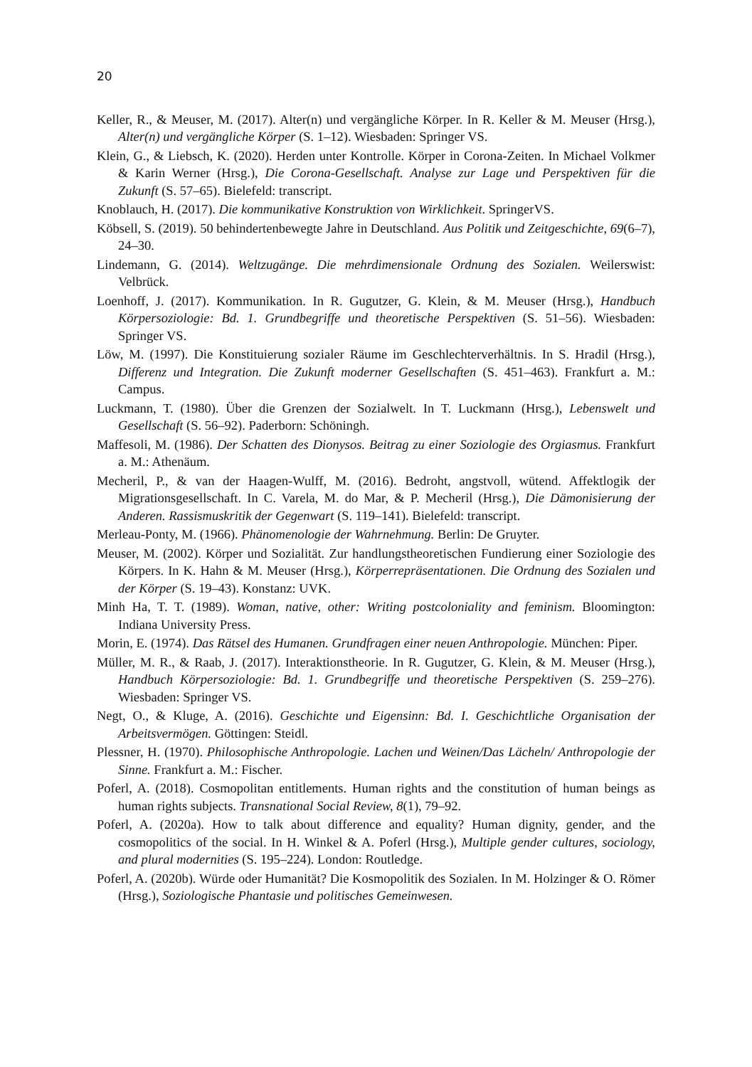20
Keller, R., & Meuser, M. (2017). Alter(n) und vergängliche Körper. In R. Keller & M. Meuser (Hrsg.), Alter(n) und vergängliche Körper (S. 1–12). Wiesbaden: Springer VS.
Klein, G., & Liebsch, K. (2020). Herden unter Kontrolle. Körper in Corona-Zeiten. In Michael Volkmer & Karin Werner (Hrsg.), Die Corona-Gesellschaft. Analyse zur Lage und Perspektiven für die Zukunft (S. 57–65). Bielefeld: transcript.
Knoblauch, H. (2017). Die kommunikative Konstruktion von Wirklichkeit. SpringerVS.
Köbsell, S. (2019). 50 behindertenbewegte Jahre in Deutschland. Aus Politik und Zeitgeschichte, 69(6–7), 24–30.
Lindemann, G. (2014). Weltzugänge. Die mehrdimensionale Ordnung des Sozialen. Weilerswist: Velbrück.
Loenhoff, J. (2017). Kommunikation. In R. Gugutzer, G. Klein, & M. Meuser (Hrsg.), Handbuch Körpersoziologie: Bd. 1. Grundbegriffe und theoretische Perspektiven (S. 51–56). Wiesbaden: Springer VS.
Löw, M. (1997). Die Konstituierung sozialer Räume im Geschlechterverhältnis. In S. Hradil (Hrsg.), Differenz und Integration. Die Zukunft moderner Gesellschaften (S. 451–463). Frankfurt a. M.: Campus.
Luckmann, T. (1980). Über die Grenzen der Sozialwelt. In T. Luckmann (Hrsg.), Lebenswelt und Gesellschaft (S. 56–92). Paderborn: Schöningh.
Maffesoli, M. (1986). Der Schatten des Dionysos. Beitrag zu einer Soziologie des Orgiasmus. Frankfurt a. M.: Athenäum.
Mecheril, P., & van der Haagen-Wulff, M. (2016). Bedroht, angstvoll, wütend. Affektlogik der Migrationsgesellschaft. In C. Varela, M. do Mar, & P. Mecheril (Hrsg.), Die Dämonisierung der Anderen. Rassismuskritik der Gegenwart (S. 119–141). Bielefeld: transcript.
Merleau-Ponty, M. (1966). Phänomenologie der Wahrnehmung. Berlin: De Gruyter.
Meuser, M. (2002). Körper und Sozialität. Zur handlungstheoretischen Fundierung einer Soziologie des Körpers. In K. Hahn & M. Meuser (Hrsg.), Körperrepräsentationen. Die Ordnung des Sozialen und der Körper (S. 19–43). Konstanz: UVK.
Minh Ha, T. T. (1989). Woman, native, other: Writing postcoloniality and feminism. Bloomington: Indiana University Press.
Morin, E. (1974). Das Rätsel des Humanen. Grundfragen einer neuen Anthropologie. München: Piper.
Müller, M. R., & Raab, J. (2017). Interaktionstheorie. In R. Gugutzer, G. Klein, & M. Meuser (Hrsg.), Handbuch Körpersoziologie: Bd. 1. Grundbegriffe und theoretische Perspektiven (S. 259–276). Wiesbaden: Springer VS.
Negt, O., & Kluge, A. (2016). Geschichte und Eigensinn: Bd. I. Geschichtliche Organisation der Arbeitsvermögen. Göttingen: Steidl.
Plessner, H. (1970). Philosophische Anthropologie. Lachen und Weinen/Das Lächeln/ Anthropologie der Sinne. Frankfurt a. M.: Fischer.
Poferl, A. (2018). Cosmopolitan entitlements. Human rights and the constitution of human beings as human rights subjects. Transnational Social Review, 8(1), 79–92.
Poferl, A. (2020a). How to talk about difference and equality? Human dignity, gender, and the cosmopolitics of the social. In H. Winkel & A. Poferl (Hrsg.), Multiple gender cultures, sociology, and plural modernities (S. 195–224). London: Routledge.
Poferl, A. (2020b). Würde oder Humanität? Die Kosmopolitik des Sozialen. In M. Holzinger & O. Römer (Hrsg.), Soziologische Phantasie und politisches Gemeinwesen.